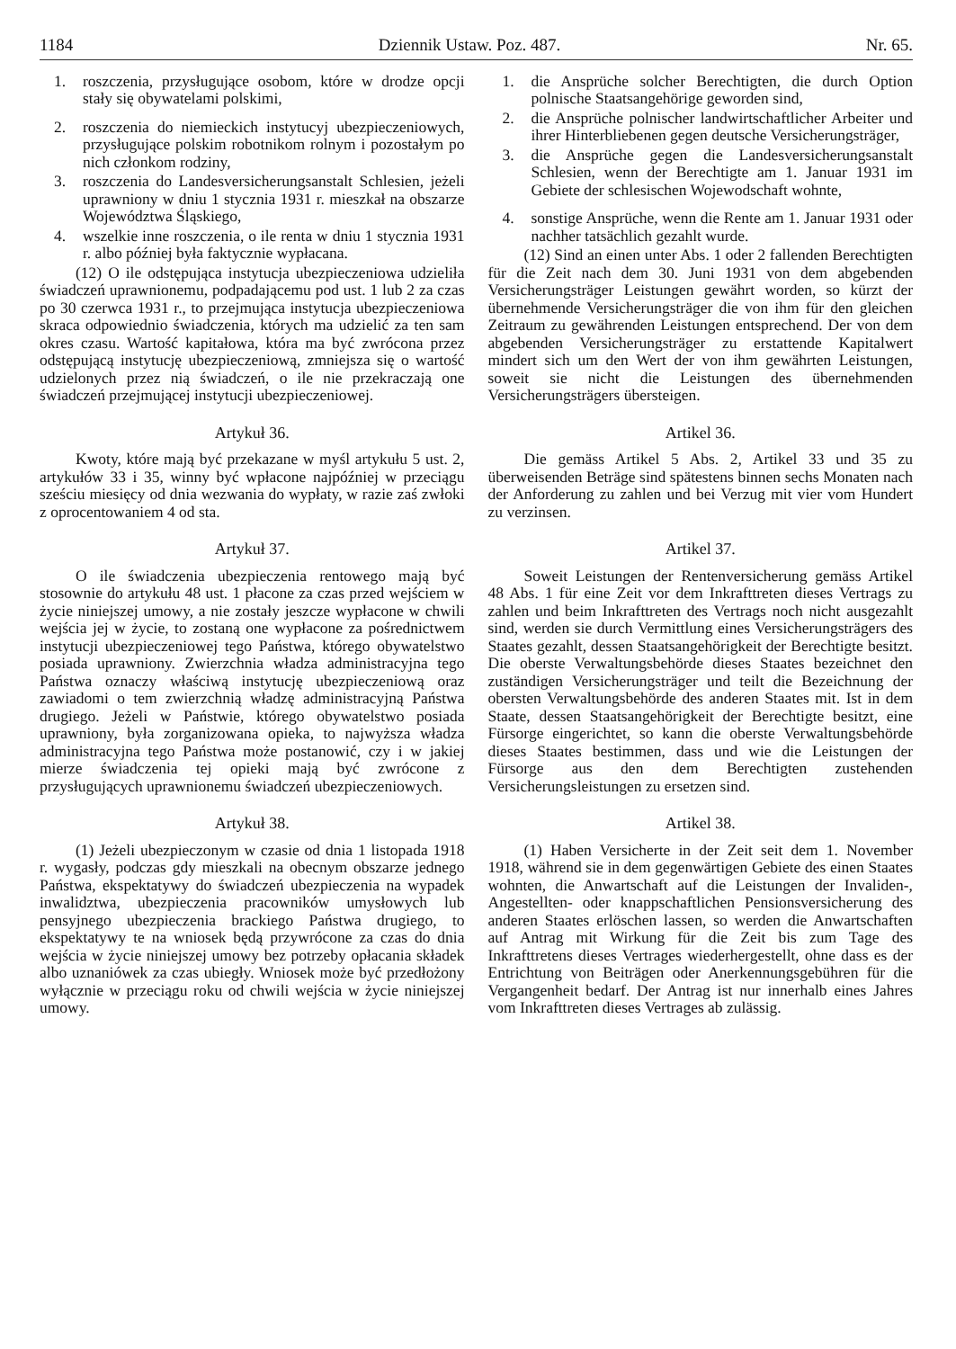1184 Dziennik Ustaw. Poz. 487. Nr. 65.
1. roszczenia, przysługujące osobom, które w drodze opcji stały się obywatelami polskimi,
2. roszczenia do niemieckich instytucyj ubezpieczeniowych, przysługujące polskim robotnikom rolnym i pozostałym po nich członkom rodziny,
3. roszczenia do Landesversicherungsanstalt Schlesien, jeżeli uprawniony w dniu 1 stycznia 1931 r. mieszkał na obszarze Województwa Śląskiego,
4. wszelkie inne roszczenia, o ile renta w dniu 1 stycznia 1931 r. albo później była faktycznie wypłacana.
(12) O ile odstępująca instytucja ubezpieczeniowa udzieliła świadczeń uprawnionemu, podpadającemu pod ust. 1 lub 2 za czas po 30 czerwca 1931 r., to przejmująca instytucja ubezpieczeniowa skraca odpowiednio świadczenia, których ma udzielić za ten sam okres czasu. Wartość kapitałowa, która ma być zwrócona przez odstępującą instytucję ubezpieczeniową, zmniejsza się o wartość udzielonych przez nią świadczeń, o ile nie przekraczają one świadczeń przejmującej instytucji ubezpieczeniowej.
Artykuł 36.
Kwoty, które mają być przekazane w myśl artykułu 5 ust. 2, artykułów 33 i 35, winny być wpłacone najpóźniej w przeciągu sześciu miesięcy od dnia wezwania do wypłaty, w razie zaś zwłoki z oprocentowaniem 4 od sta.
Artykuł 37.
O ile świadczenia ubezpieczenia rentowego mają być stosownie do artykułu 48 ust. 1 płacone za czas przed wejściem w życie niniejszej umowy, a nie zostały jeszcze wypłacone w chwili wejścia jej w życie, to zostaną one wypłacone za pośrednictwem instytucji ubezpieczeniowej tego Państwa, którego obywatelstwo posiada uprawniony. Zwierzchnia władza administracyjna tego Państwa oznaczy właściwą instytucję ubezpieczeniową oraz zawiadomi o tem zwierzchnią władzę administracyjną Państwa drugiego. Jeżeli w Państwie, którego obywatelstwo posiada uprawniony, była zorganizowana opieka, to najwyższa władza administracyjna tego Państwa może postanowić, czy i w jakiej mierze świadczenia tej opieki mają być zwrócone z przysługujących uprawnionemu świadczeń ubezpieczeniowych.
Artykuł 38.
(1) Jeżeli ubezpieczonym w czasie od dnia 1 listopada 1918 r. wygasły, podczas gdy mieszkali na obecnym obszarze jednego Państwa, ekspektatywy do świadczeń ubezpieczenia na wypadek inwalidztwa, ubezpieczenia pracowników umysłowych lub pensyjnego ubezpieczenia brackiego Państwa drugiego, to ekspektatywy te na wniosek będą przywrócone za czas do dnia wejścia w życie niniejszej umowy bez potrzeby opłacania składek albo uznaniówek za czas ubiegły. Wniosek może być przedłożony wyłącznie w przeciągu roku od chwili wejścia w życie niniejszej umowy.
1. die Ansprüche solcher Berechtigten, die durch Option polnische Staatsangehörige geworden sind,
2. die Ansprüche polnischer landwirtschaftlicher Arbeiter und ihrer Hinterbliebenen gegen deutsche Versicherungsträger,
3. die Ansprüche gegen die Landesversicherungsanstalt Schlesien, wenn der Berechtigte am 1. Januar 1931 im Gebiete der schlesischen Wojewodschaft wohnte,
4. sonstige Ansprüche, wenn die Rente am 1. Januar 1931 oder nachher tatsächlich gezahlt wurde.
(12) Sind an einen unter Abs. 1 oder 2 fallenden Berechtigten für die Zeit nach dem 30. Juni 1931 von dem abgebenden Versicherungsträger Leistungen gewährt worden, so kürzt der übernehmende Versicherungsträger die von ihm für den gleichen Zeitraum zu gewährenden Leistungen entsprechend. Der von dem abgebenden Versicherungsträger zu erstattende Kapitalwert mindert sich um den Wert der von ihm gewährten Leistungen, soweit sie nicht die Leistungen des übernehmenden Versicherungsträgers übersteigen.
Artikel 36.
Die gemäss Artikel 5 Abs. 2, Artikel 33 und 35 zu überweisenden Beträge sind spätestens binnen sechs Monaten nach der Anforderung zu zahlen und bei Verzug mit vier vom Hundert zu verzinsen.
Artikel 37.
Soweit Leistungen der Rentenversicherung gemäss Artikel 48 Abs. 1 für eine Zeit vor dem Inkrafttreten dieses Vertrags zu zahlen und beim Inkrafttreten des Vertrags noch nicht ausgezahlt sind, werden sie durch Vermittlung eines Versicherungsträgers des Staates gezahlt, dessen Staatsangehörigkeit der Berechtigte besitzt. Die oberste Verwaltungsbehörde dieses Staates bezeichnet den zuständigen Versicherungsträger und teilt die Bezeichnung der obersten Verwaltungsbehörde des anderen Staates mit. Ist in dem Staate, dessen Staatsangehörigkeit der Berechtigte besitzt, eine Fürsorge eingerichtet, so kann die oberste Verwaltungsbehörde dieses Staates bestimmen, dass und wie die Leistungen der Fürsorge aus den dem Berechtigten zustehenden Versicherungsleistungen zu ersetzen sind.
Artikel 38.
(1) Haben Versicherte in der Zeit seit dem 1. November 1918, während sie in dem gegenwärtigen Gebiete des einen Staates wohnten, die Anwartschaft auf die Leistungen der Invaliden-, Angestellten- oder knappschaftlichen Pensionsversicherung des anderen Staates erlöschen lassen, so werden die Anwartschaften auf Antrag mit Wirkung für die Zeit bis zum Tage des Inkrafttretens dieses Vertrages wiederhergestellt, ohne dass es der Entrichtung von Beiträgen oder Anerkennungsgebühren für die Vergangenheit bedarf. Der Antrag ist nur innerhalb eines Jahres vom Inkrafttreten dieses Vertrages ab zulässig.